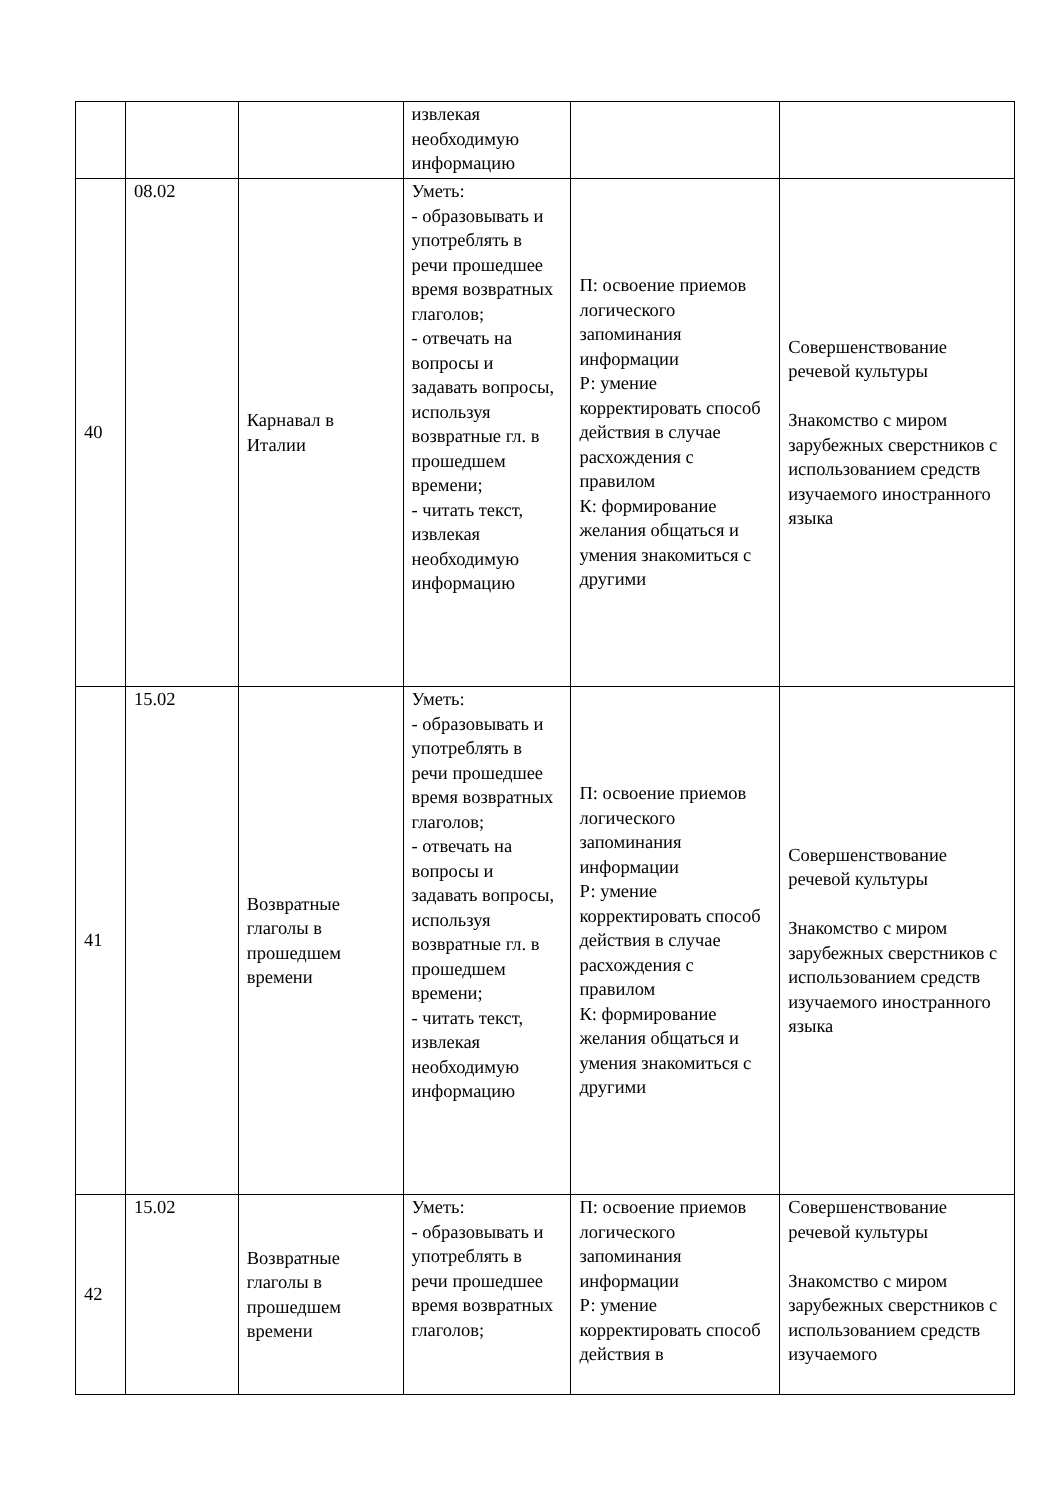| | | | извлекая необходимую информацию | | |
| 40 | 08.02 | Карнавал в Италии | Уметь: - образовывать и употреблять в речи прошедшее время возвратных глаголов; - отвечать на вопросы и задавать вопросы, используя возвратные гл. в прошедшем времени; - читать текст, извлекая необходимую информацию | П: освоение приемов логического запоминания информации Р: умение корректировать способ действия в случае расхождения с правилом К: формирование желания общаться и умения знакомиться с другими | Совершенствование речевой культуры Знакомство с миром зарубежных сверстников с использованием средств изучаемого иностранного языка |
| 41 | 15.02 | Возвратные глаголы в прошедшем времени | Уметь: - образовывать и употреблять в речи прошедшее время возвратных глаголов; - отвечать на вопросы и задавать вопросы, используя возвратные гл. в прошедшем времени; - читать текст, извлекая необходимую информацию | П: освоение приемов логического запоминания информации Р: умение корректировать способ действия в случае расхождения с правилом К: формирование желания общаться и умения знакомиться с другими | Совершенствование речевой культуры Знакомство с миром зарубежных сверстников с использованием средств изучаемого иностранного языка |
| 42 | 15.02 | Возвратные глаголы в прошедшем времени | Уметь: - образовывать и употреблять в речи прошедшее время возвратных глаголов; | П: освоение приемов логического запоминания информации Р: умение корректировать способ действия в | Совершенствование речевой культуры Знакомство с миром зарубежных сверстников с использованием средств изучаемого |